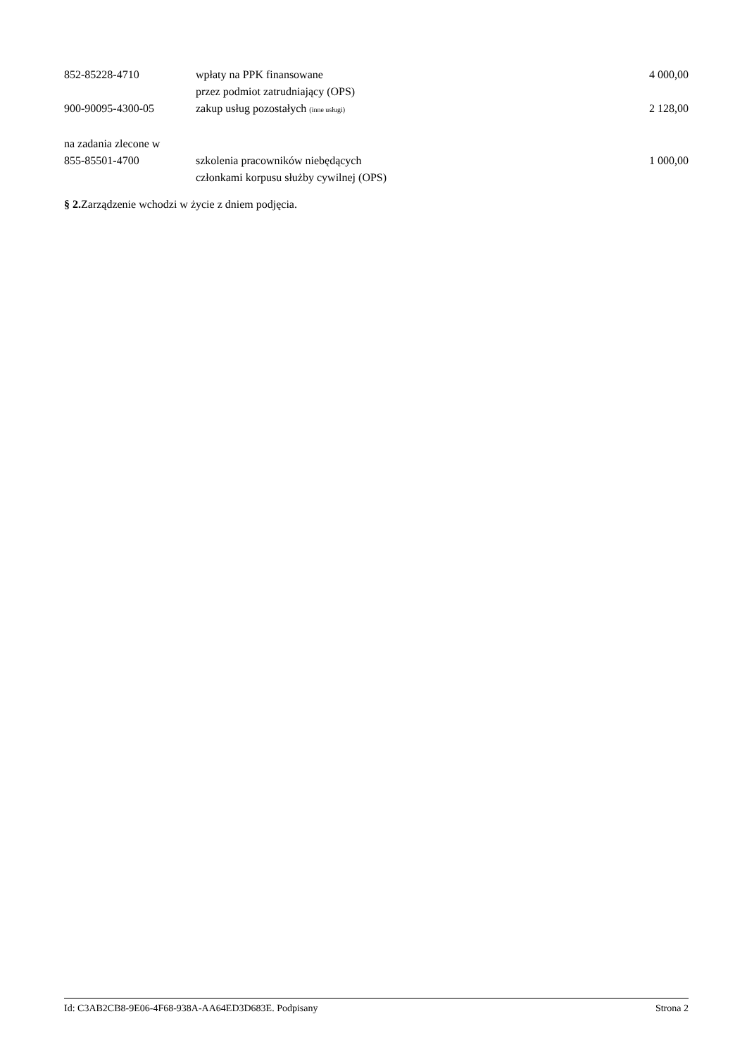| 852-85228-4710 | wpłaty na PPK finansowane przez podmiot zatrudniający (OPS) | 4 000,00 |
| 900-90095-4300-05 | zakup usług pozostałych (inne usługi) | 2 128,00 |
| na zadania zlecone w | | |
| 855-85501-4700 | szkolenia pracowników niebędących członkami korpusu służby cywilnej (OPS) | 1 000,00 |
§ 2. Zarządzenie wchodzi w życie z dniem podjęcia.
Id: C3AB2CB8-9E06-4F68-938A-AA64ED3D683E. Podpisany Strona 2